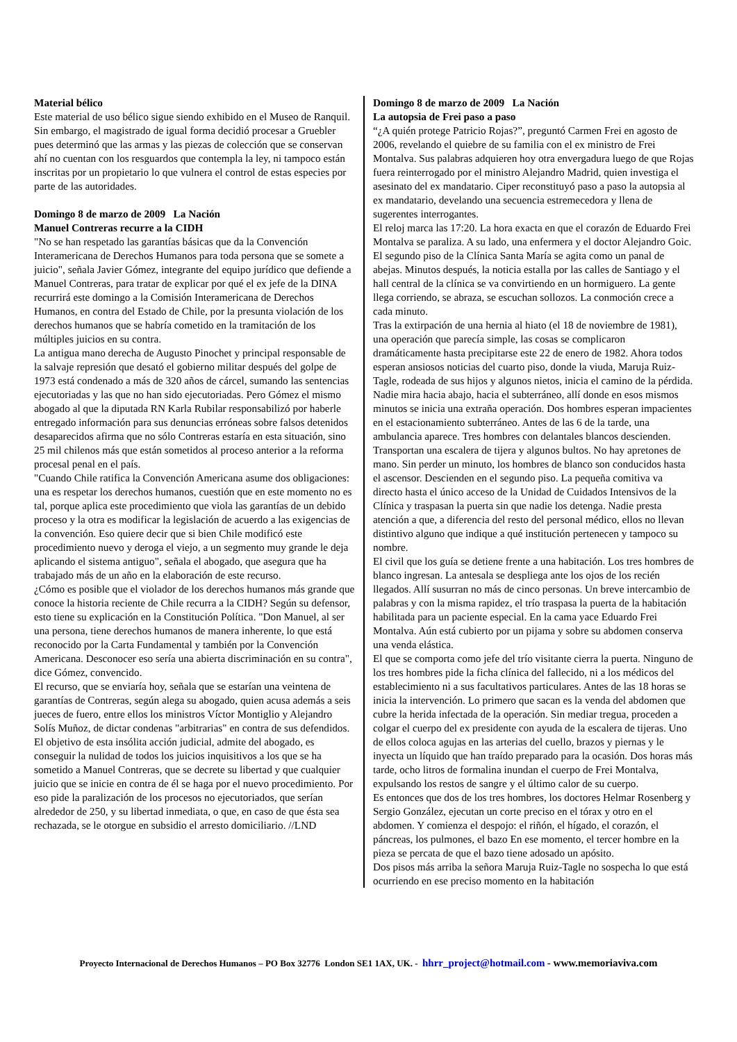Material bélico
Este material de uso bélico sigue siendo exhibido en el Museo de Ranquil. Sin embargo, el magistrado de igual forma decidió procesar a Gruebler pues determinó que las armas y las piezas de colección que se conservan ahí no cuentan con los resguardos que contempla la ley, ni tampoco están inscritas por un propietario lo que vulnera el control de estas especies por parte de las autoridades.
Domingo 8 de marzo de 2009 La Nación
Manuel Contreras recurre a la CIDH
"No se han respetado las garantías básicas que da la Convención Interamericana de Derechos Humanos para toda persona que se somete a juicio", señala Javier Gómez, integrante del equipo jurídico que defiende a Manuel Contreras, para tratar de explicar por qué el ex jefe de la DINA recurrirá este domingo a la Comisión Interamericana de Derechos Humanos, en contra del Estado de Chile, por la presunta violación de los derechos humanos que se habría cometido en la tramitación de los múltiples juicios en su contra.
La antigua mano derecha de Augusto Pinochet y principal responsable de la salvaje represión que desató el gobierno militar después del golpe de 1973 está condenado a más de 320 años de cárcel, sumando las sentencias ejecutoriadas y las que no han sido ejecutoriadas. Pero Gómez el mismo abogado al que la diputada RN Karla Rubilar responsabilizó por haberle entregado información para sus denuncias erróneas sobre falsos detenidos desaparecidos afirma que no sólo Contreras estaría en esta situación, sino 25 mil chilenos más que están sometidos al proceso anterior a la reforma procesal penal en el país.
"Cuando Chile ratifica la Convención Americana asume dos obligaciones: una es respetar los derechos humanos, cuestión que en este momento no es tal, porque aplica este procedimiento que viola las garantías de un debido proceso y la otra es modificar la legislación de acuerdo a las exigencias de la convención. Eso quiere decir que si bien Chile modificó este procedimiento nuevo y deroga el viejo, a un segmento muy grande le deja aplicando el sistema antiguo", señala el abogado, que asegura que ha trabajado más de un año en la elaboración de este recurso.
¿Cómo es posible que el violador de los derechos humanos más grande que conoce la historia reciente de Chile recurra a la CIDH? Según su defensor, esto tiene su explicación en la Constitución Política. "Don Manuel, al ser una persona, tiene derechos humanos de manera inherente, lo que está reconocido por la Carta Fundamental y también por la Convención Americana. Desconocer eso sería una abierta discriminación en su contra", dice Gómez, convencido.
El recurso, que se enviaría hoy, señala que se estarían una veintena de garantías de Contreras, según alega su abogado, quien acusa además a seis jueces de fuero, entre ellos los ministros Víctor Montiglio y Alejandro Solís Muñoz, de dictar condenas "arbitrarias" en contra de sus defendidos.
El objetivo de esta insólita acción judicial, admite del abogado, es conseguir la nulidad de todos los juicios inquisitivos a los que se ha sometido a Manuel Contreras, que se decrete su libertad y que cualquier juicio que se inicie en contra de él se haga por el nuevo procedimiento. Por eso pide la paralización de los procesos no ejecutoriados, que serían alrededor de 250, y su libertad inmediata, o que, en caso de que ésta sea rechazada, se le otorgue en subsidio el arresto domiciliario. //LND
Domingo 8 de marzo de 2009 La Nación
La autopsia de Frei paso a paso
“¿A quién protege Patricio Rojas?”, preguntó Carmen Frei en agosto de 2006, revelando el quiebre de su familia con el ex ministro de Frei Montalva. Sus palabras adquieren hoy otra envergadura luego de que Rojas fuera reinterrogado por el ministro Alejandro Madrid, quien investiga el asesinato del ex mandatario. Ciper reconstituyó paso a paso la autopsia al ex mandatario, develando una secuencia estremecedora y llena de sugerentes interrogantes.
El reloj marca las 17:20. La hora exacta en que el corazón de Eduardo Frei Montalva se paraliza. A su lado, una enfermera y el doctor Alejandro Goic. El segundo piso de la Clínica Santa María se agita como un panal de abejas. Minutos después, la noticia estalla por las calles de Santiago y el hall central de la clínica se va convirtiendo en un hormiguero. La gente llega corriendo, se abraza, se escuchan sollozos. La conmoción crece a cada minuto.
Tras la extirpación de una hernia al hiato (el 18 de noviembre de 1981), una operación que parecía simple, las cosas se complicaron dramáticamente hasta precipitarse este 22 de enero de 1982. Ahora todos esperan ansiosos noticias del cuarto piso, donde la viuda, Maruja Ruiz-Tagle, rodeada de sus hijos y algunos nietos, inicia el camino de la pérdida. Nadie mira hacia abajo, hacia el subterráneo, allí donde en esos mismos minutos se inicia una extraña operación. Dos hombres esperan impacientes en el estacionamiento subterráneo. Antes de las 6 de la tarde, una ambulancia aparece. Tres hombres con delantales blancos descienden. Transportan una escalera de tijera y algunos bultos. No hay apretones de mano. Sin perder un minuto, los hombres de blanco son conducidos hasta el ascensor. Descienden en el segundo piso. La pequeña comitiva va directo hasta el único acceso de la Unidad de Cuidados Intensivos de la Clínica y traspasan la puerta sin que nadie los detenga. Nadie presta atención a que, a diferencia del resto del personal médico, ellos no llevan distintivo alguno que indique a qué institución pertenecen y tampoco su nombre.
El civil que los guía se detiene frente a una habitación. Los tres hombres de blanco ingresan. La antesala se despliega ante los ojos de los recién llegados. Allí susurran no más de cinco personas. Un breve intercambio de palabras y con la misma rapidez, el trío traspasa la puerta de la habitación habilitada para un paciente especial. En la cama yace Eduardo Frei Montalva. Aún está cubierto por un pijama y sobre su abdomen conserva una venda elástica.
El que se comporta como jefe del trío visitante cierra la puerta. Ninguno de los tres hombres pide la ficha clínica del fallecido, ni a los médicos del establecimiento ni a sus facultativos particulares. Antes de las 18 horas se inicia la intervención. Lo primero que sacan es la venda del abdomen que cubre la herida infectada de la operación. Sin mediar tregua, proceden a colgar el cuerpo del ex presidente con ayuda de la escalera de tijeras. Uno de ellos coloca agujas en las arterias del cuello, brazos y piernas y le inyecta un líquido que han traído preparado para la ocasión. Dos horas más tarde, ocho litros de formalina inundan el cuerpo de Frei Montalva, expulsando los restos de sangre y el último calor de su cuerpo.
Es entonces que dos de los tres hombres, los doctores Helmar Rosenberg y Sergio González, ejecutan un corte preciso en el tórax y otro en el abdomen. Y comienza el despojo: el riñón, el hígado, el corazón, el páncreas, los pulmones, el bazo En ese momento, el tercer hombre en la pieza se percata de que el bazo tiene adosado un apósito.
Dos pisos más arriba la señora Maruja Ruiz-Tagle no sospecha lo que está ocurriendo en ese preciso momento en la habitación
Proyecto Internacional de Derechos Humanos – PO Box 32776 London SE1 1AX, UK. - hhrr_project@hotmail.com - www.memoriaviva.com